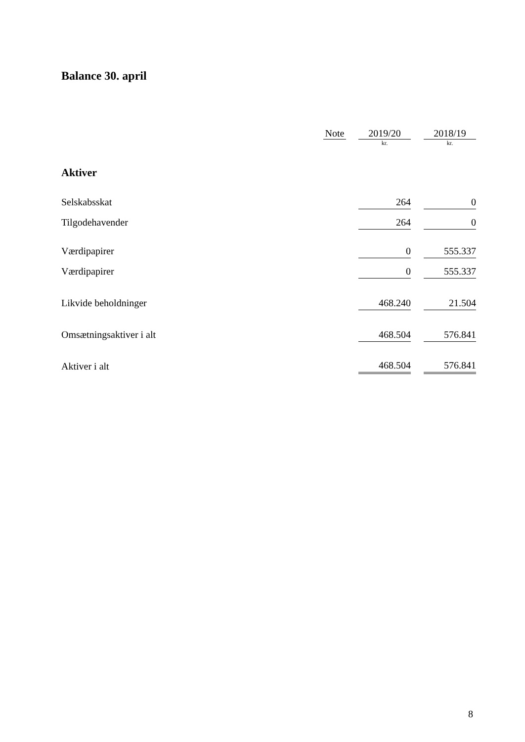Balance 30. april
| | Note | | 2019/20 | | 2018/19 |
| --- | --- | --- | --- | --- | --- |
| | | | kr. | | kr. |
| Aktiver | | | | | |
| Selskabsskat | | | 264 | | 0 |
| Tilgodehavender | | | 264 | | 0 |
| Værdipapirer | | | 0 | | 555.337 |
| Værdipapirer | | | 0 | | 555.337 |
| Likvide beholdninger | | | 468.240 | | 21.504 |
| Omsætningsaktiver i alt | | | 468.504 | | 576.841 |
| Aktiver i alt | | | 468.504 | | 576.841 |
8